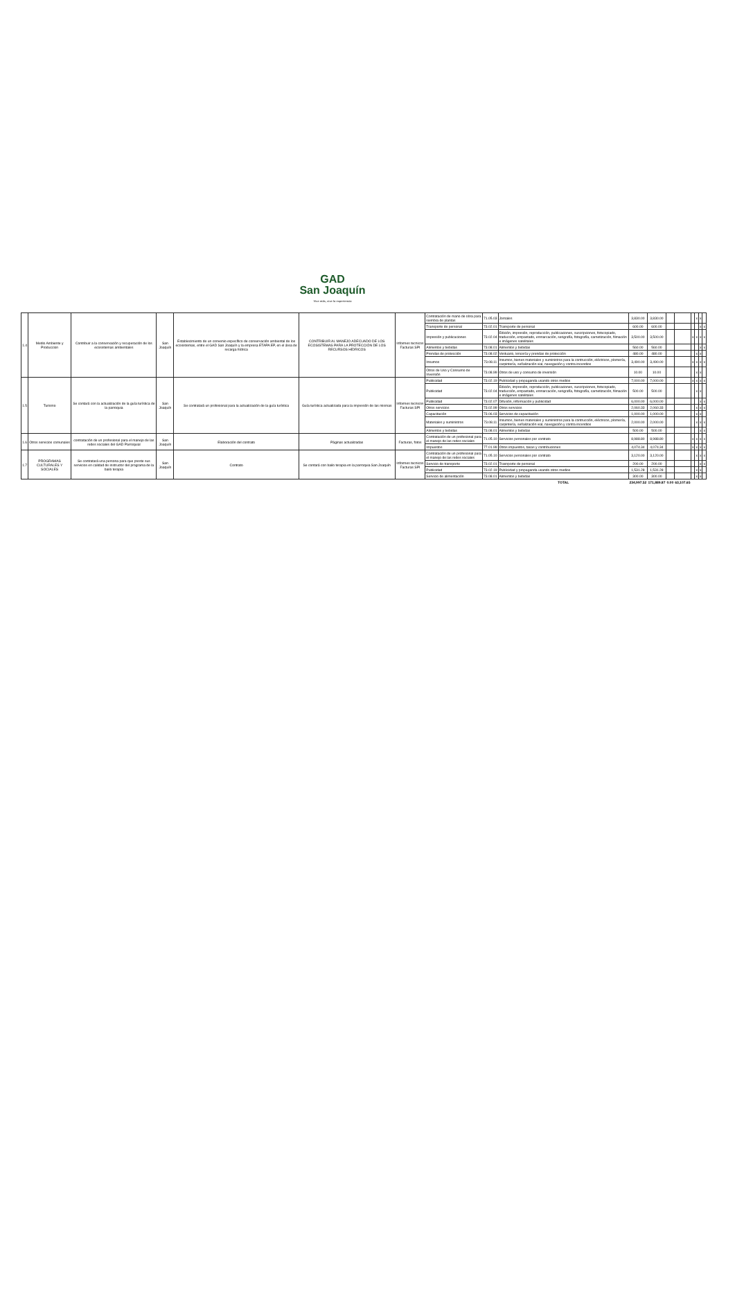GAD
San Joaquín
Vive más, vive la experiencia
| 1.4 | Medio Ambiente y Produccion | Contribuir a la conservación y recuperación de los ecosistemas ambientales | San Joaquín | Establecimiento de un convenio específico de conservación ambiental de los ecosistemas, entre el GAD San Joaquín y la empresa ETAPA EP, en el área de recarga hídrica | CONTRIBUIR AL MANEJO ADECUADO DE LOS ECOSISTEMAS PARA LA PROTECCIÓN DE LOS RECURSOS HÍDRICOS | Informes tecnicos Facturas SPI | Contratación de mano de obra para siembra de plantas | 71.05.03 | Jornales | 3,830.00 | 3,830.00 | | | | x | x | |
| | | | | | | | Transporte de personal | 73.02.01 | Transporte de personal | 600.00 | 600.00 | | | | | x | x |
| | | | | | | | Impresión y publicaciones | 73.02.04 | Edición, impresión, reproducción, publicaciones, suscripciones, fotocopiado, traducción, empastado, enmarcación, serigrafía, fotografía, carnetización, filmación e imágenes satelitales | 3,500.00 | 3,500.00 | | | x | x | x | x |
| | | | | | | | Alimentos y bebidas | 73.08.01 | Alimentos y bebidas | 560.00 | 560.00 | | | | | x | x |
| | | | | | | | Prendas de protección | 73.08.02 | Vestuario, lencería y prendas de protección | 480.00 | 480.00 | | | | x | x | |
| | | | | | | | Insumos | 73.08.11 | Insumos, bienes materiales y suministros para la contrucción, eléctricos, plomería, carpintería, señalización vial, navegación y contra incendios | 3,490.00 | 3,490.00 | | | x | x | x | x |
| | | | | | | | Otros de Uso y Consumo de Inversión | 73.08.99 | Otros de uso y consumo de inversión | 10.00 | 10.00 | | | | x | x | |
| 1.5 | Turismo | Se contará con la actualización de la guía turística de la parroquia | San Joaquín | Se contratará un profesional para la actualización de la guía turística | Guía turística actualizada para la impresión de las mismas | Informes tecnicos Facturas SPI | Publicidad | 73.02.19 | Publicidad y propaganda usando otros medios | 7,000.00 | 7,000.00 | | | x | x | x | x |
| | | | | | | | Publicidad | 73.02.04 | Edición, impresión, reproducción, publicaciones, suscripciones, fotocopiado, traducción, empastado, enmarcación, serigrafía, fotografía, carnetización, filmación e imágenes satelitales | 500.00 | 500.00 | | | | x | x | |
| | | | | | | | Publicidad | 73.02.07 | Difusión, información y publicidad | 6,000.00 | 6,000.00 | | | | | x | x |
| | | | | | | | Otros servicios | 73.02.99 | Otros servicios | 2,060.33 | 2,060.33 | | | | x | x | x |
| | | | | | | | Capacitación | 73.06.03 | Servicios de capacitación | 1,000.00 | 1,000.00 | | | | x | x | |
| | | | | | | | Materiales y suministros | 73.08.11 | Insumos, bienes materiales y suministros para la contrucción, eléctricos, plomería, carpintería, señalización vial, navegación y contra incendios | 2,000.00 | 2,000.00 | | | | x | x | x |
| | | | | | | | Alimentos y bebidas | 73.08.01 | Alimentos y bebidas | 500.00 | 500.00 | | | | | x | x |
| 1.6 | Otros servicios comunales | contratación de un profesional para el manejo de las redes sociales del GAD Parroquial | San Joaquín | Elaboración del contrato | Páginas actualizadas | Facturas, fotos | Contratación de un profesional para el manejo de las redes sociales | 71.05.10 | Servicios personales por contrato | 8,988.80 | 8,988.80 | | | x | x | x | x |
| | | | | | | | Impuestos | 77.01.99 | Otros impuestos, tasas y contribuciones | 4,074.34 | 4,074.34 | | | x | x | x | x |
| 1.7 | PROGRAMAS CULTURALES Y SOCIALES | Se contratará una persona para que preste sus servicios en calidad de instructor del programa de la bailo terapia | San Joaquín | Contrato | Se contará con bailo terapia en la parroquia San Joaquín | Informes tecnicos Facturas SPI | Contratación de un profesional para el manejo de las redes sociales | 71.05.10 | Servicios personales por contrato | 3,120.00 | 3,120.00 | | | | x | x | x |
| | | | | | | | Servicio de transporte | 73.02.01 | Trasnporte de personal | 200.00 | 200.00 | | | | | x | x |
| | | | | | | | Publicidad | 73.02.19 | Publicidad y propaganda usando otros medios | 1,531.28 | 1,531.28 | | | | x | x | |
| | | | | | | | Servicio de alimentación | 73.08.01 | Alimentos y bebidas | 300.00 | 300.00 | | | | x | x | |
| | | | | | | | | | TOTAL | 234,997.52 | 171,889.87 | 0.00 | 63,107.65 | | | | |